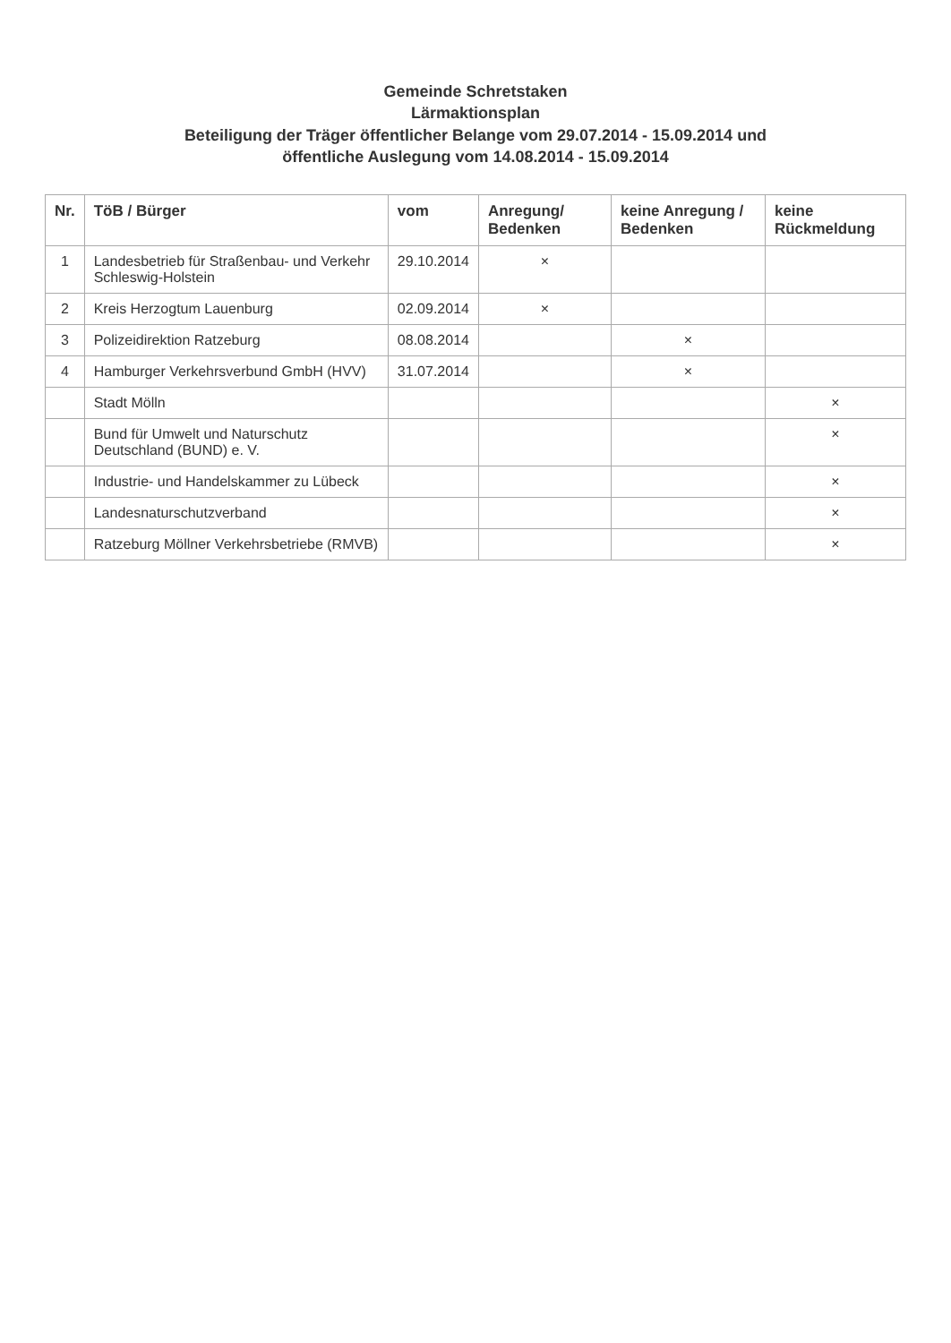Gemeinde Schretstaken
Lärmaktionsplan
Beteiligung der Träger öffentlicher Belange vom 29.07.2014 - 15.09.2014 und
öffentliche Auslegung vom 14.08.2014 - 15.09.2014
| Nr. | TöB / Bürger | vom | Anregung/ Bedenken | keine Anregung / Bedenken | keine Rückmeldung |
| --- | --- | --- | --- | --- | --- |
| 1 | Landesbetrieb für Straßenbau- und Verkehr Schleswig-Holstein | 29.10.2014 | × | | |
| 2 | Kreis Herzogtum Lauenburg | 02.09.2014 | × | | |
| 3 | Polizeidirektion Ratzeburg | 08.08.2014 | | × | |
| 4 | Hamburger Verkehrsverbund GmbH (HVV) | 31.07.2014 | | × | |
| | Stadt Mölln | | | | × |
| | Bund für Umwelt und Naturschutz Deutschland (BUND) e. V. | | | | × |
| | Industrie- und Handelskammer zu Lübeck | | | | × |
| | Landesnaturschutzverband | | | | × |
| | Ratzeburg Möllner Verkehrsbetriebe (RMVB) | | | | × |